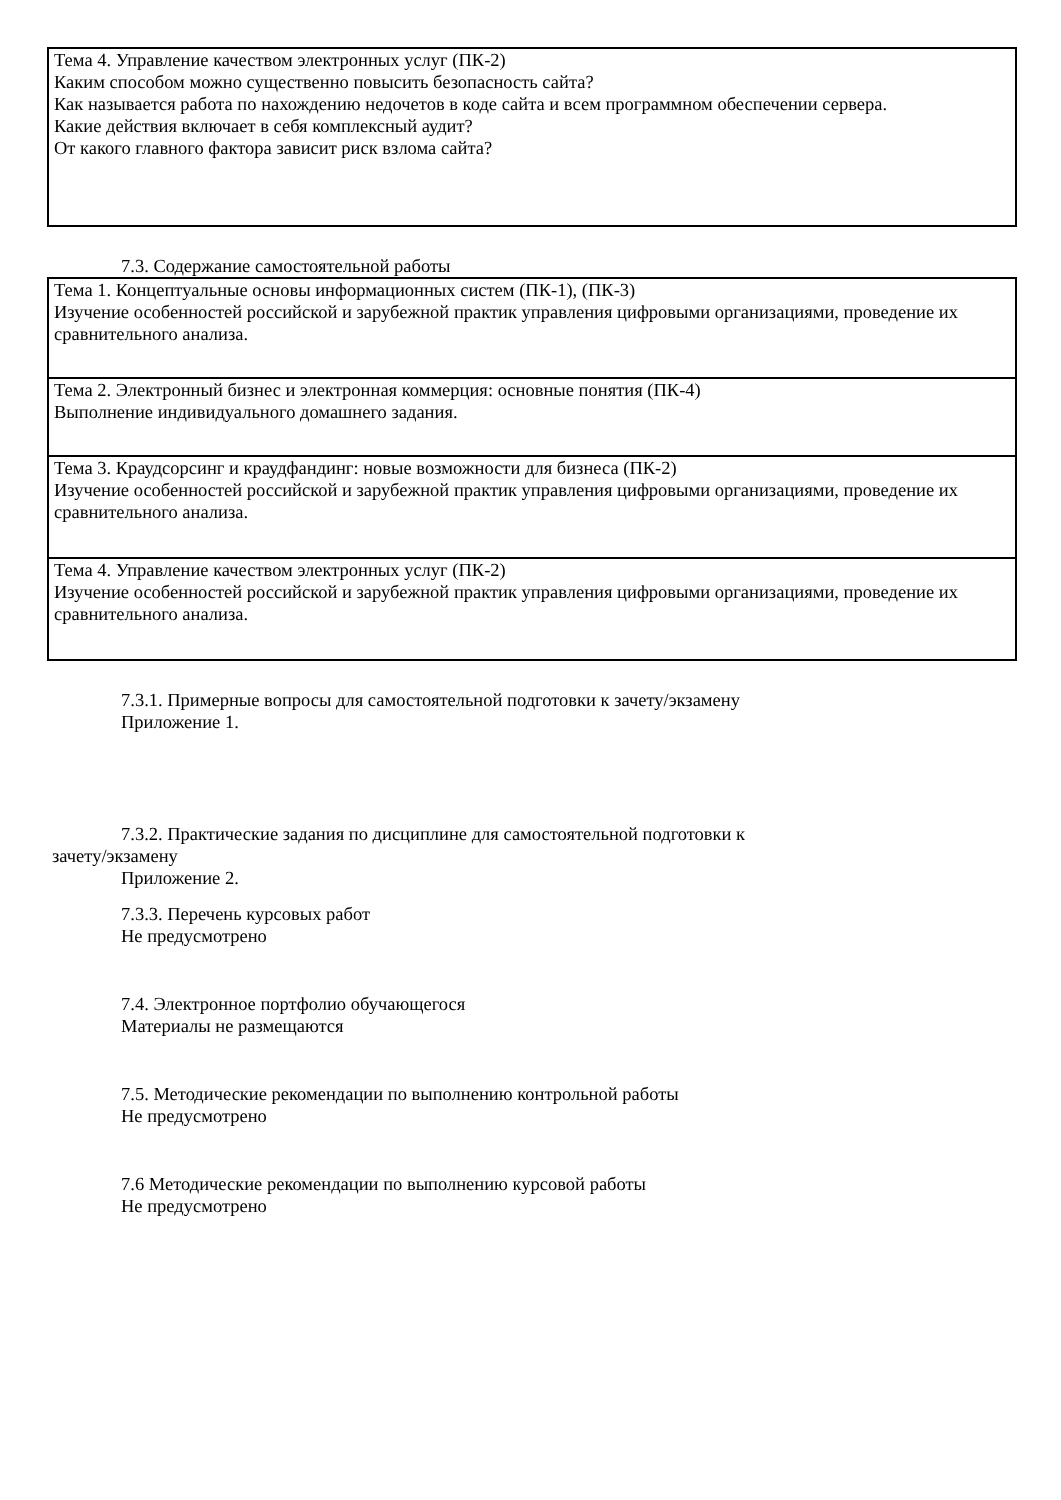| Тема 4. Управление качеством электронных услуг (ПК-2) Каким способом можно существенно повысить безопасность сайта? Как называется работа по нахождению недочетов в коде сайта и всем программном обеспечении сервера. Какие действия включает в себя комплексный аудит? От какого главного фактора зависит риск взлома сайта? |
7.3. Содержание самостоятельной работы
| Тема 1. Концептуальные основы информационных систем (ПК-1), (ПК-3) Изучение особенностей российской и зарубежной практик управления цифровыми организациями, проведение их сравнительного анализа. |
| Тема 2. Электронный бизнес и электронная коммерция: основные понятия (ПК-4) Выполнение индивидуального домашнего задания. |
| Тема 3. Краудсорсинг и краудфандинг: новые возможности для бизнеса (ПК-2) Изучение особенностей российской и зарубежной практик управления цифровыми организациями, проведение их сравнительного анализа. |
| Тема 4. Управление качеством электронных услуг (ПК-2) Изучение особенностей российской и зарубежной практик управления цифровыми организациями, проведение их сравнительного анализа. |
7.3.1. Примерные вопросы для самостоятельной подготовки к зачету/экзамену
Приложение 1.
7.3.2. Практические задания по дисциплине для самостоятельной подготовки к
зачету/экзамену
Приложение 2.
7.3.3. Перечень курсовых работ
Не предусмотрено
7.4. Электронное портфолио обучающегося
Материалы не размещаются
7.5. Методические рекомендации по выполнению контрольной работы
Не предусмотрено
7.6 Методические рекомендации по выполнению курсовой работы
Не предусмотрено